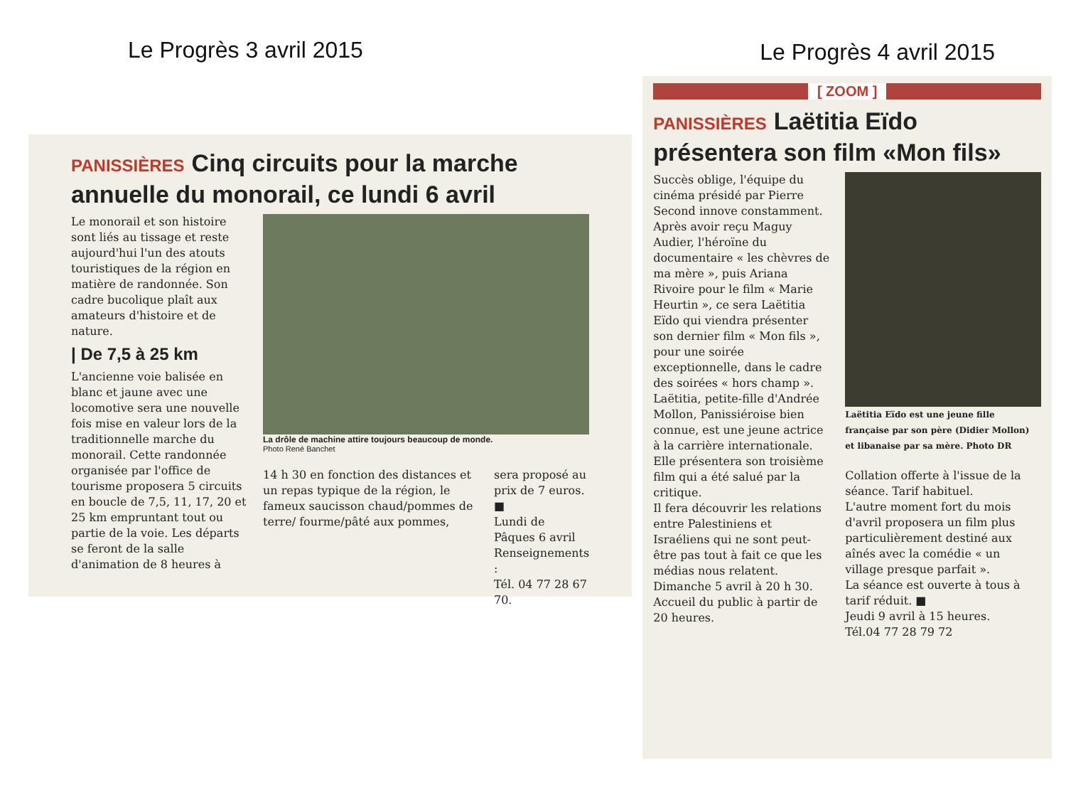Le Progrès 4 avril 2015
Le Progrès 3 avril 2015
PANISSIÈRES Cinq circuits pour la marche annuelle du monorail, ce lundi 6 avril
Le monorail et son histoire sont liés au tissage et reste aujourd'hui l'un des atouts touristiques de la région en matière de randonnée. Son cadre bucolique plaît aux amateurs d'histoire et de nature.
| De 7,5 à 25 km
L'ancienne voie balisée en blanc et jaune avec une locomotive sera une nouvelle fois mise en valeur lors de la traditionnelle marche du monorail. Cette randonnée organisée par l'office de tourisme proposera 5 circuits en boucle de 7,5, 11, 17, 20 et 25 km empruntant tout ou partie de la voie. Les départs se feront de la salle d'animation de 8 heures à
La drôle de machine attire toujours beaucoup de monde.
Photo René Banchet
14 h 30 en fonction des distances et un repas typique de la région, le fameux saucisson chaud/pommes de terre/ fourme/pâté aux pommes,
sera proposé au prix de 7 euros. ■
Lundi de Pâques 6 avril
Renseignements :
Tél. 04 77 28 67 70.
[ ZOOM ]
PANISSIÈRES Laëtitia Eïdo présentera son film «Mon fils»
Succès oblige, l'équipe du cinéma présidé par Pierre Second innove constamment.
Après avoir reçu Maguy Audier, l'héroïne du documentaire « les chèvres de ma mère », puis Ariana Rivoire pour le film « Marie Heurtin », ce sera Laëtitia Eïdo qui viendra présenter son dernier film « Mon fils », pour une soirée exceptionnelle, dans le cadre des soirées « hors champ ».
Laëtitia, petite-fille d'Andrée Mollon, Panissiéroise bien connue, est une jeune actrice à la carrière internationale. Elle présentera son troisième film qui a été salué par la critique.
Il fera découvrir les relations entre Palestiniens et Israéliens qui ne sont peut-être pas tout à fait ce que les médias nous relatent.
Dimanche 5 avril à 20 h 30. Accueil du public à partir de 20 heures.
Laëtitia Eïdo est une jeune fille française par son père (Didier Mollon) et libanaise par sa mère. Photo DR
Collation offerte à l'issue de la séance. Tarif habituel.
L'autre moment fort du mois d'avril proposera un film plus particulièrement destiné aux aînés avec la comédie « un village presque parfait ».
La séance est ouverte à tous à tarif réduit. ■
Jeudi 9 avril à 15 heures.
Tél.04 77 28 79 72